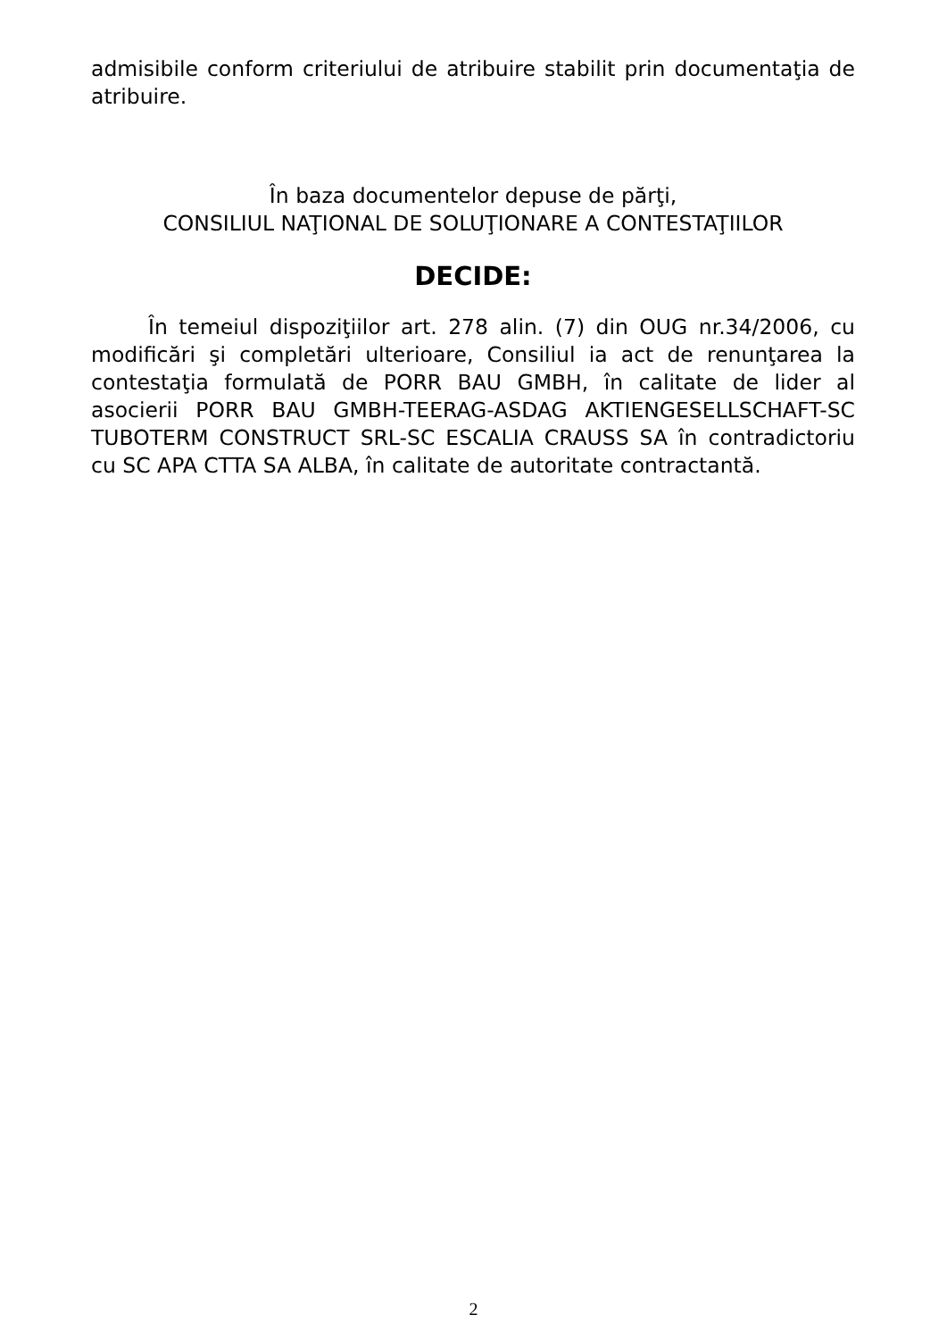admisibile conform criteriului de atribuire stabilit prin documentaţia de atribuire.
În baza documentelor depuse de părţi,
CONSILIUL NAŢIONAL DE SOLUŢIONARE A CONTESTAŢIILOR
DECIDE:
În temeiul dispoziţiilor art. 278 alin. (7) din OUG nr.34/2006, cu modificări şi completări ulterioare, Consiliul ia act de renunţarea la contestaţia formulată de PORR BAU GMBH, în calitate de lider al asocierii PORR BAU GMBH-TEERAG-ASDAG AKTIENGESELLSCHAFT-SC TUBOTERM CONSTRUCT SRL-SC ESCALIA CRAUSS SA în contradictoriu cu SC APA CTTA SA ALBA, în calitate de autoritate contractantă.
2